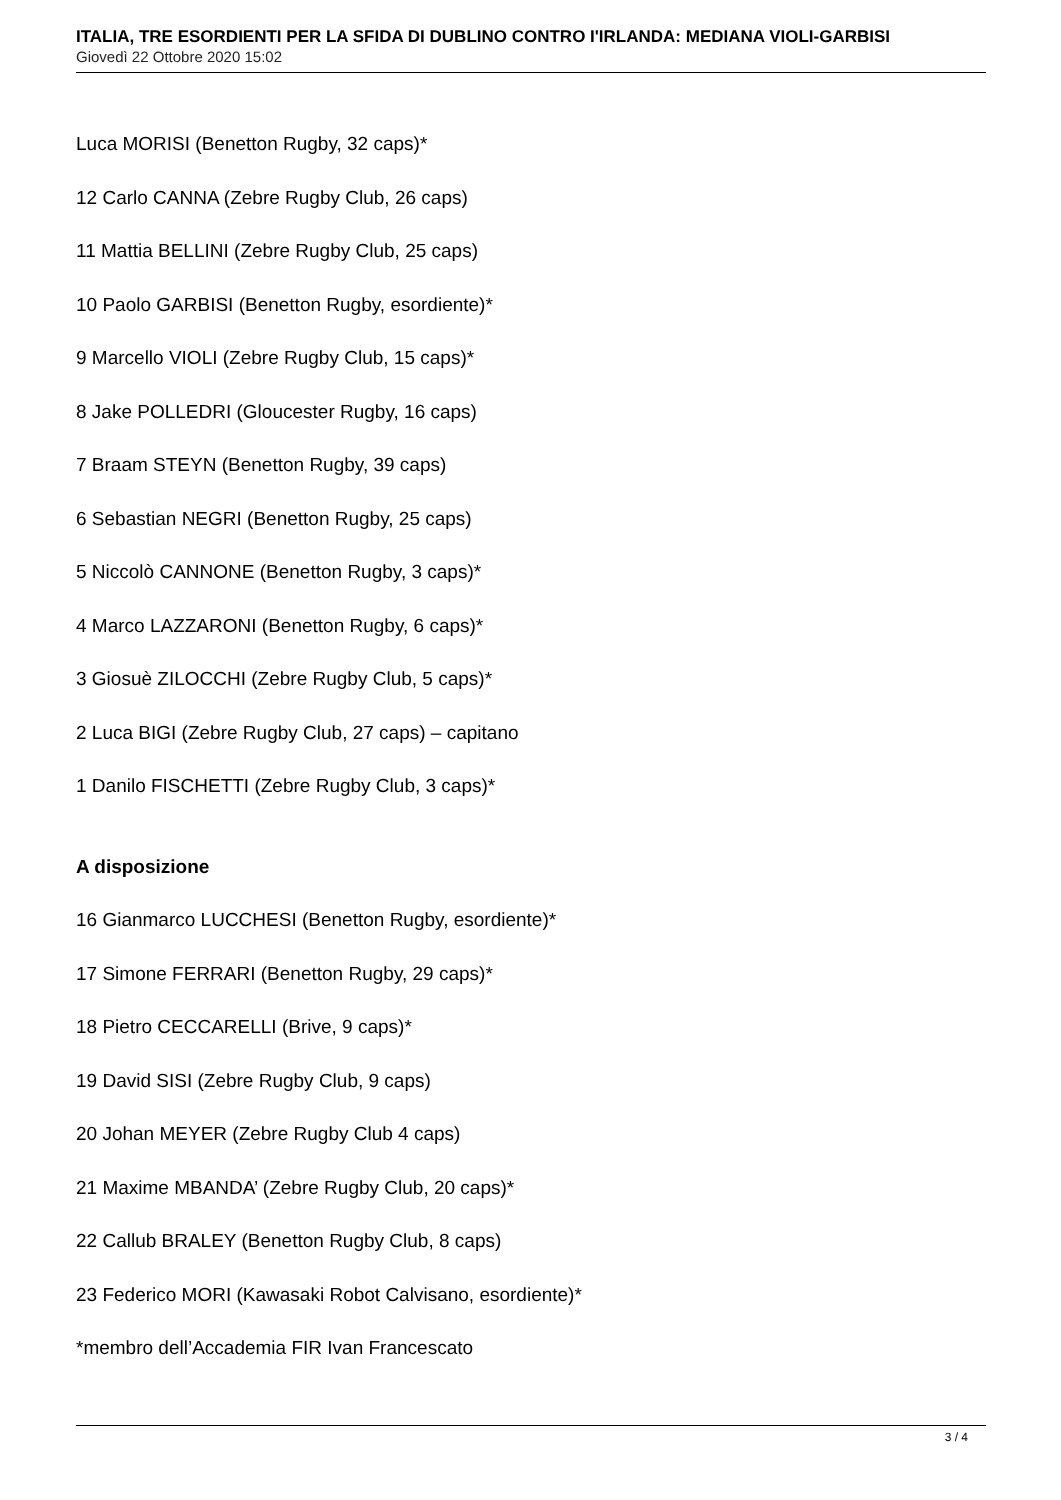ITALIA, TRE ESORDIENTI PER LA SFIDA DI DUBLINO CONTRO I'IRLANDA: MEDIANA VIOLI-GARBISI
Giovedì 22 Ottobre 2020 15:02
Luca MORISI (Benetton Rugby, 32 caps)*
12 Carlo CANNA (Zebre Rugby Club, 26 caps)
11 Mattia BELLINI (Zebre Rugby Club, 25 caps)
10 Paolo GARBISI (Benetton Rugby, esordiente)*
9 Marcello VIOLI (Zebre Rugby Club, 15 caps)*
8 Jake POLLEDRI (Gloucester Rugby, 16 caps)
7 Braam STEYN (Benetton Rugby, 39 caps)
6 Sebastian NEGRI (Benetton Rugby, 25 caps)
5 Niccolò CANNONE (Benetton Rugby, 3 caps)*
4 Marco LAZZARONI (Benetton Rugby, 6 caps)*
3 Giosuè ZILOCCHI (Zebre Rugby Club, 5 caps)*
2 Luca BIGI (Zebre Rugby Club, 27 caps) – capitano
1 Danilo FISCHETTI (Zebre Rugby Club, 3 caps)*
A disposizione
16 Gianmarco LUCCHESI (Benetton Rugby, esordiente)*
17 Simone FERRARI (Benetton Rugby, 29 caps)*
18 Pietro CECCARELLI (Brive, 9 caps)*
19 David SISI (Zebre Rugby Club, 9 caps)
20 Johan MEYER (Zebre Rugby Club 4 caps)
21 Maxime MBANDA’ (Zebre Rugby Club, 20 caps)*
22 Callub BRALEY (Benetton Rugby Club, 8 caps)
23 Federico MORI (Kawasaki Robot Calvisano, esordiente)*
*membro dell’Accademia FIR Ivan Francescato
3 / 4